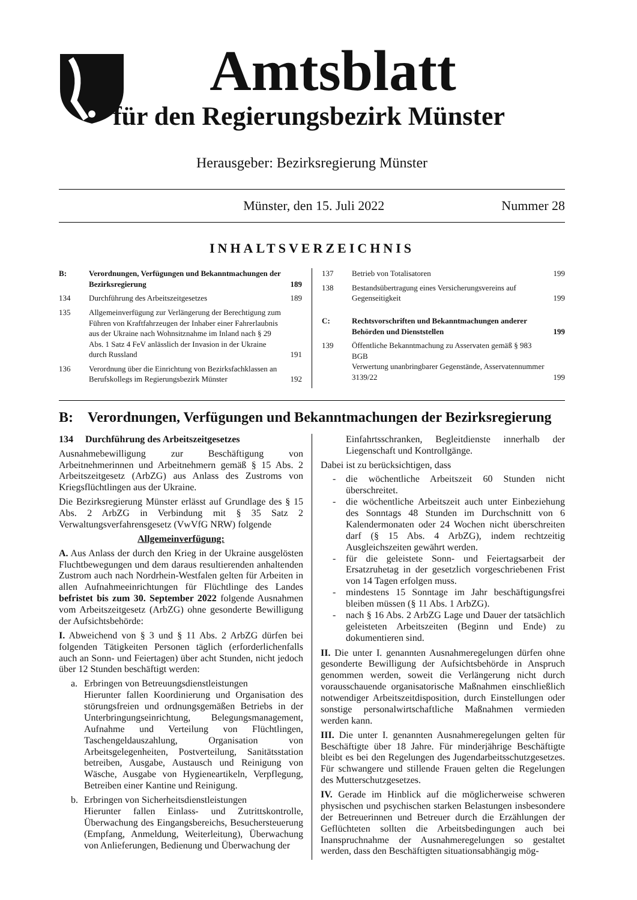Amtsblatt
für den Regierungsbezirk Münster
Herausgeber: Bezirksregierung Münster
Münster, den 15. Juli 2022 Nummer 28
INHALTSVERZEICHNIS
B: Verordnungen, Verfügungen und Bekanntmachungen der Bezirksregierung 189
134 Durchführung des Arbeitszeitgesetzes 189
135 Allgemeinverfügung zur Verlängerung der Berechtigung zum Führen von Kraftfahrzeugen der Inhaber einer Fahrerlaubnis aus der Ukraine nach Wohnsitznahme im Inland nach § 29 Abs. 1 Satz 4 FeV anlässlich der Invasion in der Ukraine durch Russland 191
136 Verordnung über die Einrichtung von Bezirksfachklassen an Berufskollegs im Regierungsbezirk Münster 192
137 Betrieb von Totalisatoren 199
138 Bestandsübertragung eines Versicherungsvereins auf Gegenseitigkeit 199
C: Rechtsvorschriften und Bekanntmachungen anderer Behörden und Dienststellen 199
139 Öffentliche Bekanntmachung zu Asservaten gemäß § 983 BGB
Verwertung unanbringbarer Gegenstände, Asservatennummer 3139/22 199
B: Verordnungen, Verfügungen und Bekanntmachungen der Bezirksregierung
134 Durchführung des Arbeitszeitgesetzes
Ausnahmebewilligung zur Beschäftigung von Arbeitnehmerinnen und Arbeitnehmern gemäß § 15 Abs. 2 Arbeitszeitgesetz (ArbZG) aus Anlass des Zustroms von Kriegsflüchtlingen aus der Ukraine.
Die Bezirksregierung Münster erlässt auf Grundlage des § 15 Abs. 2 ArbZG in Verbindung mit § 35 Satz 2 Verwaltungsverfahrensgesetz (VwVfG NRW) folgende
Allgemeinverfügung:
A. Aus Anlass der durch den Krieg in der Ukraine ausgelösten Fluchtbewegungen und dem daraus resultierenden anhaltenden Zustrom auch nach Nordrhein-Westfalen gelten für Arbeiten in allen Aufnahmeeinrichtungen für Flüchtlinge des Landes befristet bis zum 30. September 2022 folgende Ausnahmen vom Arbeitszeitgesetz (ArbZG) ohne gesonderte Bewilligung der Aufsichtsbehörde:
I. Abweichend von § 3 und § 11 Abs. 2 ArbZG dürfen bei folgenden Tätigkeiten Personen täglich (erforderlichenfalls auch an Sonn- und Feiertagen) über acht Stunden, nicht jedoch über 12 Stunden beschäftigt werden:
a. Erbringen von Betreuungsdienstleistungen
Hierunter fallen Koordinierung und Organisation des störungsfreien und ordnungsgemäßen Betriebs in der Unterbringungseinrichtung, Belegungsmanagement, Aufnahme und Verteilung von Flüchtlingen, Taschengeldauszahlung, Organisation von Arbeitsgelegenheiten, Postverteilung, Sanitätsstation betreiben, Ausgabe, Austausch und Reinigung von Wäsche, Ausgabe von Hygieneartikeln, Verpflegung, Betreiben einer Kantine und Reinigung.
b. Erbringen von Sicherheitsdienstleistungen
Hierunter fallen Einlass- und Zutrittskontrolle, Überwachung des Eingangsbereichs, Besuchersteuerung (Empfang, Anmeldung, Weiterleitung), Überwachung von Anlieferungen, Bedienung und Überwachung der
Einfahrtsschranken, Begleitdienste innerhalb der Liegenschaft und Kontrollgänge.
Dabei ist zu berücksichtigen, dass
- die wöchentliche Arbeitszeit 60 Stunden nicht überschreitet.
- die wöchentliche Arbeitszeit auch unter Einbeziehung des Sonntags 48 Stunden im Durchschnitt von 6 Kalendermonaten oder 24 Wochen nicht überschreiten darf (§ 15 Abs. 4 ArbZG), indem rechtzeitig Ausgleichszeiten gewährt werden.
- für die geleistete Sonn- und Feiertagsarbeit der Ersatzruhetag in der gesetzlich vorgeschriebenen Frist von 14 Tagen erfolgen muss.
- mindestens 15 Sonntage im Jahr beschäftigungsfrei bleiben müssen (§ 11 Abs. 1 ArbZG).
- nach § 16 Abs. 2 ArbZG Lage und Dauer der tatsächlich geleisteten Arbeitszeiten (Beginn und Ende) zu dokumentieren sind.
II. Die unter I. genannten Ausnahmeregelungen dürfen ohne gesonderte Bewilligung der Aufsichtsbehörde in Anspruch genommen werden, soweit die Verlängerung nicht durch vorausschauende organisatorische Maßnahmen einschließlich notwendiger Arbeitszeitdisposition, durch Einstellungen oder sonstige personalwirtschaftliche Maßnahmen vermieden werden kann.
III. Die unter I. genannten Ausnahmeregelungen gelten für Beschäftigte über 18 Jahre. Für minderjährige Beschäftigte bleibt es bei den Regelungen des Jugendarbeitsschutzgesetzes. Für schwangere und stillende Frauen gelten die Regelungen des Mutterschutzgesetzes.
IV. Gerade im Hinblick auf die möglicherweise schweren physischen und psychischen starken Belastungen insbesondere der Betreuerinnen und Betreuer durch die Erzählungen der Geflüchteten sollten die Arbeitsbedingungen auch bei Inanspruchnahme der Ausnahmeregelungen so gestaltet werden, dass den Beschäftigten situationsabhängig mög-